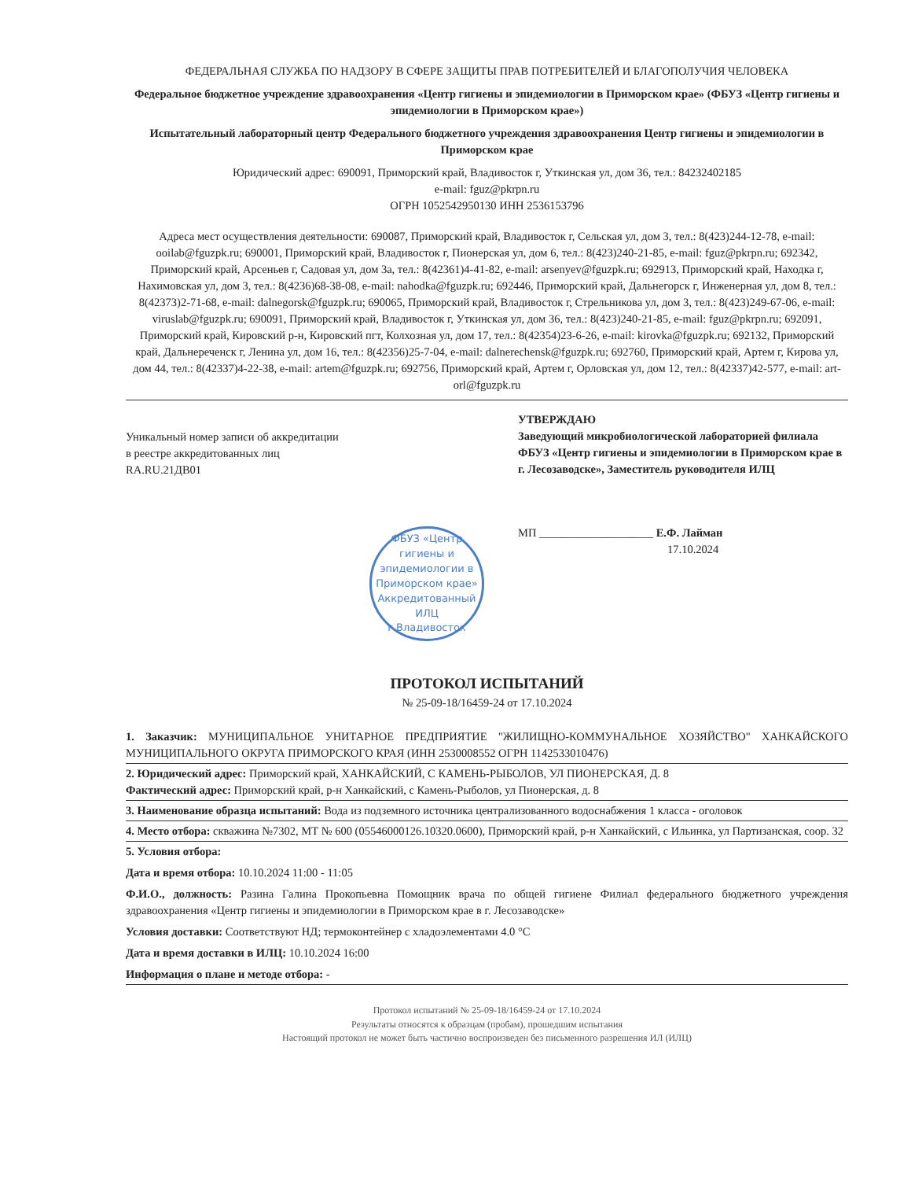ФЕДЕРАЛЬНАЯ СЛУЖБА ПО НАДЗОРУ В СФЕРЕ ЗАЩИТЫ ПРАВ ПОТРЕБИТЕЛЕЙ И БЛАГОПОЛУЧИЯ ЧЕЛОВЕКА
Федеральное бюджетное учреждение здравоохранения «Центр гигиены и эпидемиологии в Приморском крае» (ФБУЗ «Центр гигиены и эпидемиологии в Приморском крае»)
Испытательный лабораторный центр Федерального бюджетного учреждения здравоохранения Центр гигиены и эпидемиологии в Приморском крае
Юридический адрес: 690091, Приморский край, Владивосток г, Уткинская ул, дом 36, тел.: 84232402185
e-mail: fguz@pkrpn.ru
ОГРН 1052542950130 ИНН 2536153796
Адреса мест осуществления деятельности: 690087, Приморский край, Владивосток г, Сельская ул, дом 3, тел.: 8(423)244-12-78, e-mail: ooilab@fguzpk.ru; 690001, Приморский край, Владивосток г, Пионерская ул, дом 6, тел.: 8(423)240-21-85, e-mail: fguz@pkrpn.ru; 692342, Приморский край, Арсеньев г, Садовая ул, дом 3а, тел.: 8(42361)4-41-82, e-mail: arsenyev@fguzpk.ru; 692913, Приморский край, Находка г, Нахимовская ул, дом 3, тел.: 8(4236)68-38-08, e-mail: nahodka@fguzpk.ru; 692446, Приморский край, Дальнегорск г, Инженерная ул, дом 8, тел.: 8(42373)2-71-68, e-mail: dalnegorsk@fguzpk.ru; 690065, Приморский край, Владивосток г, Стрельникова ул, дом 3, тел.: 8(423)249-67-06, e-mail: viruslab@fguzpk.ru; 690091, Приморский край, Владивосток г, Уткинская ул, дом 36, тел.: 8(423)240-21-85, e-mail: fguz@pkrpn.ru; 692091, Приморский край, Кировский р-н, Кировский пгт, Колхозная ул, дом 17, тел.: 8(42354)23-6-26, e-mail: kirovka@fguzpk.ru; 692132, Приморский край, Дальнереченск г, Ленина ул, дом 16, тел.: 8(42356)25-7-04, e-mail: dalnerechensk@fguzpk.ru; 692760, Приморский край, Артем г, Кирова ул, дом 44, тел.: 8(42337)4-22-38, e-mail: artem@fguzpk.ru; 692756, Приморский край, Артем г, Орловская ул, дом 12, тел.: 8(42337)42-577, e-mail: art-orl@fguzpk.ru
Уникальный номер записи об аккредитации
в реестре аккредитованных лиц
RA.RU.21ДВ01
УТВЕРЖДАЮ
Заведующий микробиологической лабораторией филиала ФБУЗ «Центр гигиены и эпидемиологии в Приморском крае в г. Лесозаводске», Заместитель руководителя ИЛЦ
МП ____________________ Е.Ф. Лайман
17.10.2024
ФБУЗ «Центр гигиены и эпидемиологии в Приморском крае»
Аккредитованный ИЛЦ
г.Владивосток
ПРОТОКОЛ ИСПЫТАНИЙ
№ 25-09-18/16459-24 от 17.10.2024
1. Заказчик: МУНИЦИПАЛЬНОЕ УНИТАРНОЕ ПРЕДПРИЯТИЕ "ЖИЛИЩНО-КОММУНАЛЬНОЕ ХОЗЯЙСТВО" ХАНКАЙСКОГО МУНИЦИПАЛЬНОГО ОКРУГА ПРИМОРСКОГО КРАЯ (ИНН 2530008552 ОГРН 1142533010476)
2. Юридический адрес: Приморский край, ХАНКАЙСКИЙ, С КАМЕНЬ-РЫБОЛОВ, УЛ ПИОНЕРСКАЯ, Д. 8
Фактический адрес: Приморский край, р-н Ханкайский, с Камень-Рыболов, ул Пионерская, д. 8
3. Наименование образца испытаний: Вода из подземного источника централизованного водоснабжения 1 класса - оголовок
4. Место отбора: скважина №7302, МТ № 600 (05546000126.10320.0600), Приморский край, р-н Ханкайский, с Ильинка, ул Партизанская, соор. 32
5. Условия отбора:
Дата и время отбора: 10.10.2024 11:00 - 11:05
Ф.И.О., должность: Разина Галина Прокопьевна Помощник врача по общей гигиене Филиал федерального бюджетного учреждения здравоохранения «Центр гигиены и эпидемиологии в Приморском крае в г. Лесозаводске»
Условия доставки: Соответствуют НД; термоконтейнер с хладоэлементами 4.0 °С
Дата и время доставки в ИЛЦ: 10.10.2024 16:00
Информация о плане и методе отбора: -
Протокол испытаний № 25-09-18/16459-24 от 17.10.2024
Результаты относятся к образцам (пробам), прошедшим испытания
Настоящий протокол не может быть частично воспроизведен без письменного разрешения ИЛ (ИЛЦ)